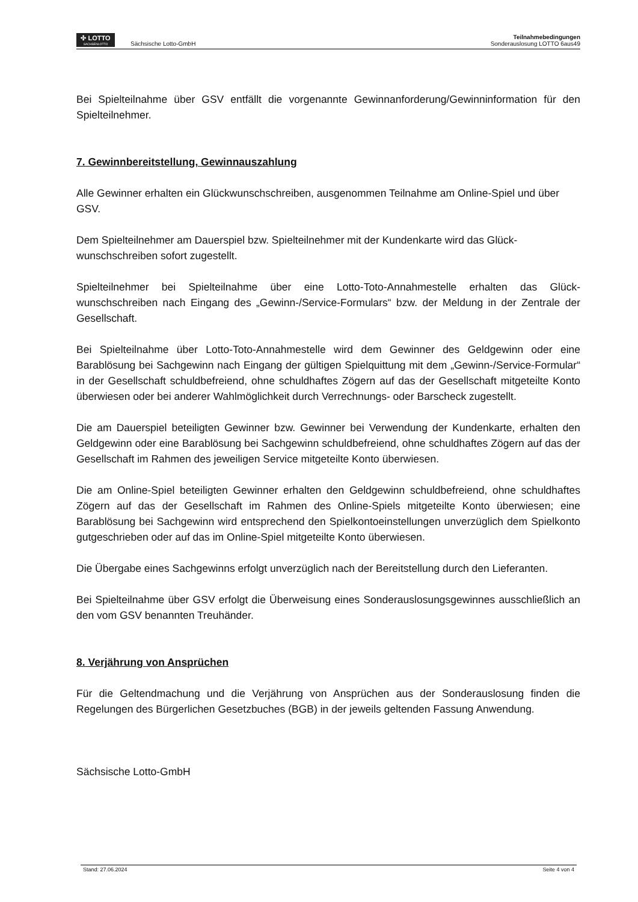✣ LOTTO
SACHSENLOTTO
Sächsische Lotto-GmbH
Teilnahmebedingungen
Sonderauslosung LOTTO 6aus49
Bei Spielteilnahme über GSV entfällt die vorgenannte Gewinnanforderung/Gewinninformation für den Spielteilnehmer.
7. Gewinnbereitstellung, Gewinnauszahlung
Alle Gewinner erhalten ein Glückwunschschreiben, ausgenommen Teilnahme am Online-Spiel und über GSV.
Dem Spielteilnehmer am Dauerspiel bzw. Spielteilnehmer mit der Kundenkarte wird das Glück-wunschschreiben sofort zugestellt.
Spielteilnehmer bei Spielteilnahme über eine Lotto-Toto-Annahmestelle erhalten das Glück-wunschschreiben nach Eingang des „Gewinn-/Service-Formulars“ bzw. der Meldung in der Zentrale der Gesellschaft.
Bei Spielteilnahme über Lotto-Toto-Annahmestelle wird dem Gewinner des Geldgewinn oder eine Barablösung bei Sachgewinn nach Eingang der gültigen Spielquittung mit dem „Gewinn-/Service-Formular“ in der Gesellschaft schuldbefreiend, ohne schuldhaftes Zögern auf das der Gesellschaft mitgeteilte Konto überwiesen oder bei anderer Wahlmöglichkeit durch Verrechnungs- oder Barscheck zugestellt.
Die am Dauerspiel beteiligten Gewinner bzw. Gewinner bei Verwendung der Kundenkarte, erhalten den Geldgewinn oder eine Barablösung bei Sachgewinn schuldbefreiend, ohne schuldhaftes Zögern auf das der Gesellschaft im Rahmen des jeweiligen Service mitgeteilte Konto überwiesen.
Die am Online-Spiel beteiligten Gewinner erhalten den Geldgewinn schuldbefreiend, ohne schuldhaftes Zögern auf das der Gesellschaft im Rahmen des Online-Spiels mitgeteilte Konto überwiesen; eine Barablösung bei Sachgewinn wird entsprechend den Spielkontoeinstellungen unverzüglich dem Spielkonto gutgeschrieben oder auf das im Online-Spiel mitgeteilte Konto überwiesen.
Die Übergabe eines Sachgewinns erfolgt unverzüglich nach der Bereitstellung durch den Lieferanten.
Bei Spielteilnahme über GSV erfolgt die Überweisung eines Sonderauslosungsgewinnes ausschließlich an den vom GSV benannten Treuhänder.
8. Verjährung von Ansprüchen
Für die Geltendmachung und die Verjährung von Ansprüchen aus der Sonderauslosung finden die Regelungen des Bürgerlichen Gesetzbuches (BGB) in der jeweils geltenden Fassung Anwendung.
Sächsische Lotto-GmbH
Stand: 27.06.2024 Seite 4 von 4